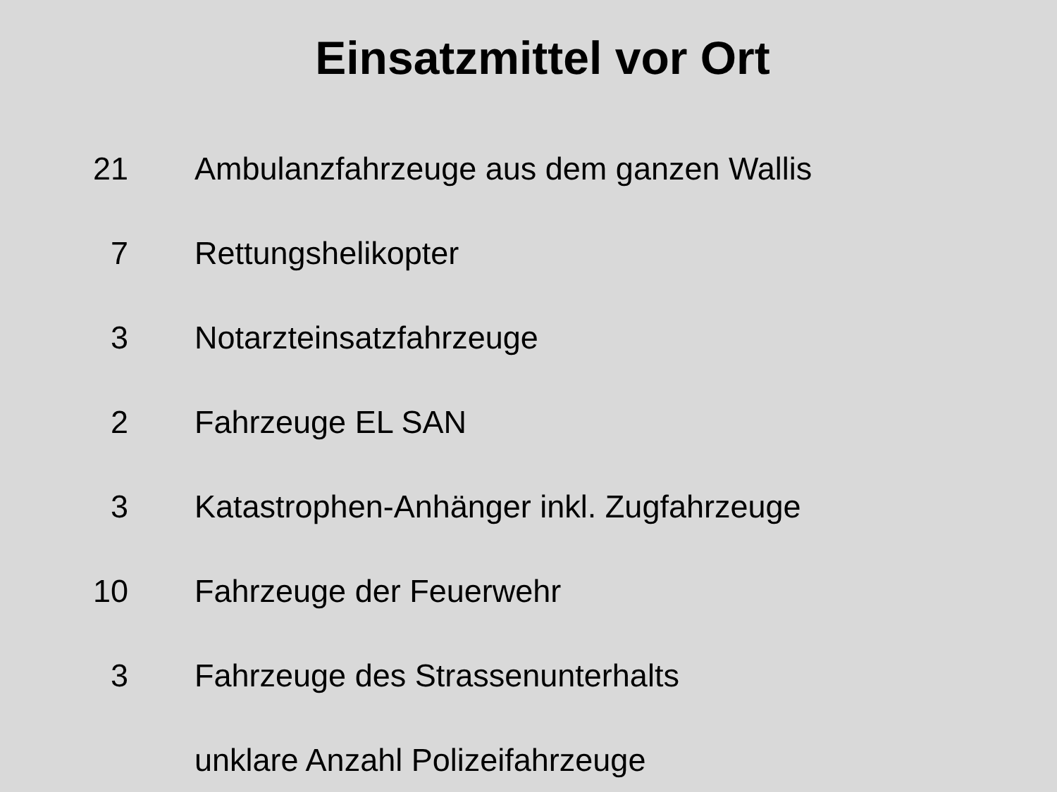Einsatzmittel vor Ort
| 21 | Ambulanzfahrzeuge aus dem ganzen Wallis |
| 7 | Rettungshelikopter |
| 3 | Notarzteinsatzfahrzeuge |
| 2 | Fahrzeuge EL SAN |
| 3 | Katastrophen-Anhänger inkl. Zugfahrzeuge |
| 10 | Fahrzeuge der Feuerwehr |
| 3 | Fahrzeuge des Strassenunterhalts |
| | unklare Anzahl Polizeifahrzeuge |